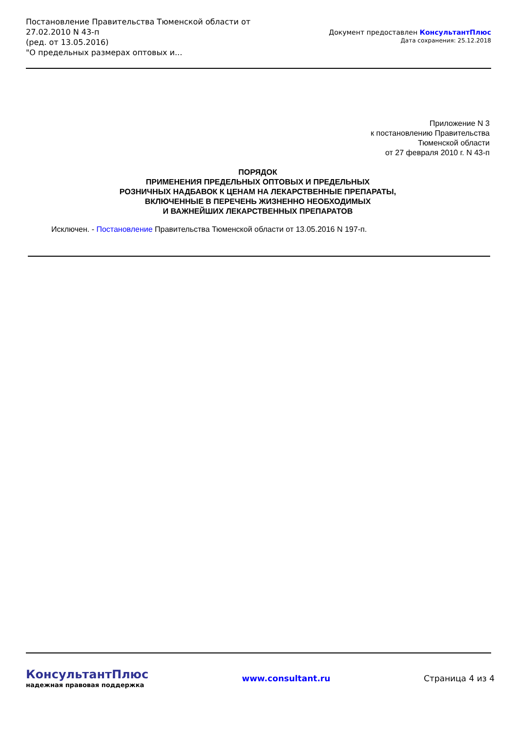Постановление Правительства Тюменской области от
27.02.2010 N 43-п
(ред. от 13.05.2016)
"О предельных размерах оптовых и...
Документ предоставлен КонсультантПлюс
Дата сохранения: 25.12.2018
Приложение N 3
к постановлению Правительства
Тюменской области
от 27 февраля 2010 г. N 43-п
ПОРЯДОК
ПРИМЕНЕНИЯ ПРЕДЕЛЬНЫХ ОПТОВЫХ И ПРЕДЕЛЬНЫХ
РОЗНИЧНЫХ НАДБАВОК К ЦЕНАМ НА ЛЕКАРСТВЕННЫЕ ПРЕПАРАТЫ,
ВКЛЮЧЕННЫЕ В ПЕРЕЧЕНЬ ЖИЗНЕННО НЕОБХОДИМЫХ
И ВАЖНЕЙШИХ ЛЕКАРСТВЕННЫХ ПРЕПАРАТОВ
Исключен. - Постановление Правительства Тюменской области от 13.05.2016 N 197-п.
КонсультантПлюс
надежная правовая поддержка
www.consultant.ru Страница 4 из 4